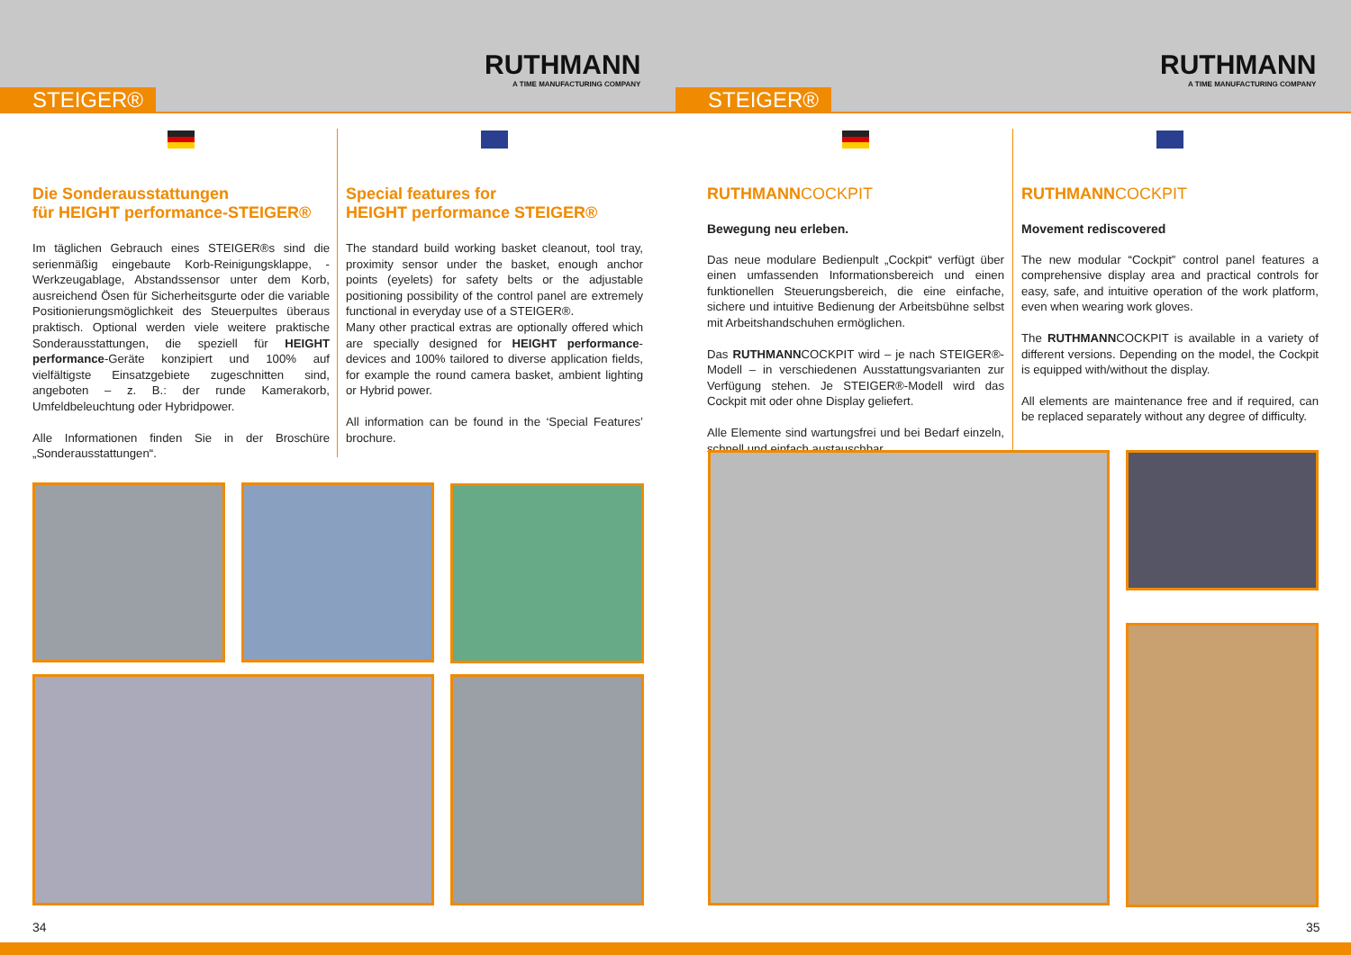STEIGER® STEIGER®
RUTHMANN
A TIME MANUFACTURING COMPANY
RUTHMANN
A TIME MANUFACTURING COMPANY
Die Sonderausstattungen
für HEIGHT performance-STEIGER®
Im täglichen Gebrauch eines STEIGER®s sind die serienmäßig eingebaute Korb-Reinigungsklappe, -Werkzeugablage, Abstandssensor unter dem Korb, ausreichend Ösen für Sicherheitsgurte oder die variable Positionierungsmöglichkeit des Steuerpultes überaus praktisch. Optional werden viele weitere praktische Sonderausstattungen, die speziell für HEIGHT performance-Geräte konzipiert und 100% auf vielfältigste Einsatzgebiete zugeschnitten sind, angeboten – z. B.: der runde Kamerakorb, Umfeldbeleuchtung oder Hybridpower.
Alle Informationen finden Sie in der Broschüre „Sonderausstattungen“.
Special features for
HEIGHT performance STEIGER®
The standard build working basket cleanout, tool tray, proximity sensor under the basket, enough anchor points (eyelets) for safety belts or the adjustable positioning possibility of the control panel are extremely functional in everyday use of a STEIGER®.
Many other practical extras are optionally offered which are specially designed for HEIGHT performance-devices and 100% tailored to diverse application fields, for example the round camera basket, ambient lighting or Hybrid power.
All information can be found in the ‘Special Features’ brochure.
RUTHMANN COCKPIT
Bewegung neu erleben.
Das neue modulare Bedienpult „Cockpit“ verfügt über einen umfassenden Informationsbereich und einen funktionellen Steuerungsbereich, die eine einfache, sichere und intuitive Bedienung der Arbeitsbühne selbst mit Arbeitshandschuhen ermöglichen.
Das RUTHMANNCOCKPIT wird – je nach STEIGER®-Modell – in verschiedenen Ausstattungsvarianten zur Verfügung stehen. Je STEIGER®-Modell wird das Cockpit mit oder ohne Display geliefert.
Alle Elemente sind wartungsfrei und bei Bedarf einzeln, schnell und einfach austauschbar.
RUTHMANN COCKPIT
Movement rediscovered
The new modular “Cockpit” control panel features a comprehensive display area and practical controls for easy, safe, and intuitive operation of the work platform, even when wearing work gloves.
The RUTHMANNCOCKPIT is available in a variety of different versions. Depending on the model, the Cockpit is equipped with/without the display.
All elements are maintenance free and if required, can be replaced separately without any degree of difficulty.
34 35